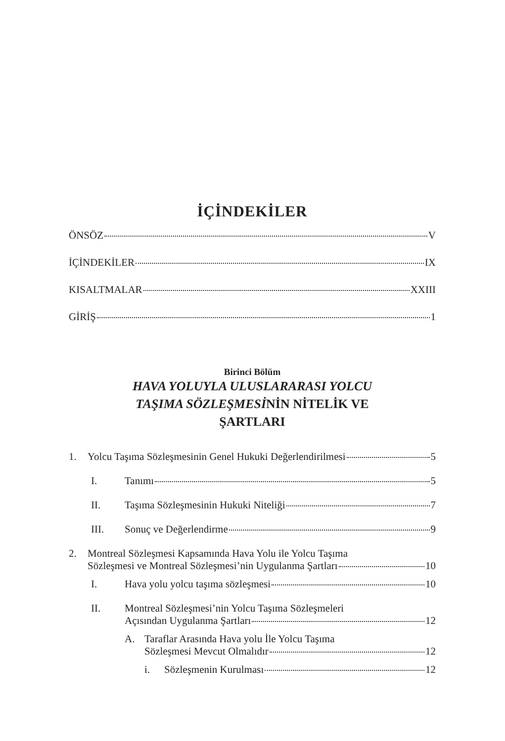İÇİNDEKİLER
ÖNSÖZ V
İÇİNDEKİLER IX
KISALTMALAR XXIII
GİRİŞ 1
Birinci Bölüm
HAVA YOLUYLA ULUSLARARASI YOLCU
TAŞIMA SÖZLEŞMESİNİN NİTELİK VE
ŞARTLARI
1. Yolcu Taşıma Sözleşmesinin Genel Hukuki Değerlendirilmesi 5
I. Tanımı 5
II. Taşıma Sözleşmesinin Hukuki Niteliği 7
III. Sonuç ve Değerlendirme 9
2. Montreal Sözleşmesi Kapsamında Hava Yolu ile Yolcu Taşıma
Sözleşmesi ve Montreal Sözleşmesi’nin Uygulanma Şartları 10
I. Hava yolu yolcu taşıma sözleşmesi 10
II. Montreal Sözleşmesi’nin Yolcu Taşıma Sözleşmeleri
Açısından Uygulanma Şartları 12
A. Taraflar Arasında Hava yolu İle Yolcu Taşıma
Sözleşmesi Mevcut Olmalıdır 12
i. Sözleşmenin Kurulması 12